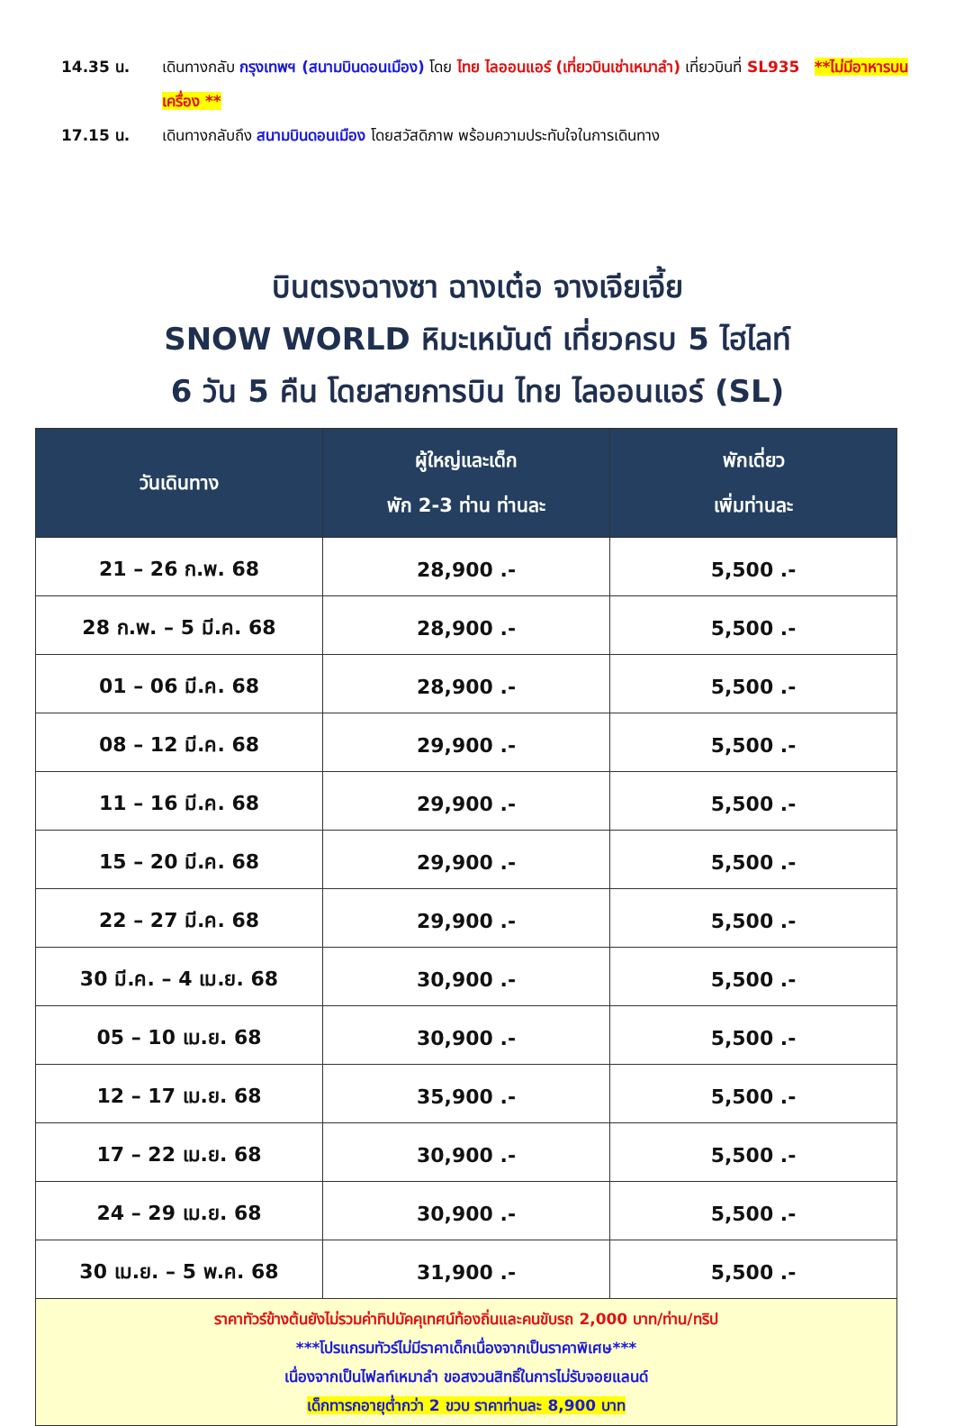14.35 น. เดินทางกลับ กรุงเทพฯ (สนามบินดอนเมือง) โดย ไทย ไลออนแอร์ (เที่ยวบินเช่าเหมาลำ) เที่ยวบินที่ SL935 **ไม่มีอาหารบนเครื่อง **
17.15 น. เดินทางกลับถึง สนามบินดอนเมือง โดยสวัสดิภาพ พร้อมความประทับใจในการเดินทาง
บินตรงฉางซา ฉางเต๋อ จางเจียเจี้ย
SNOW WORLD หิมะเหมันต์ เที่ยวครบ 5 ไฮไลท์
6 วัน 5 คืน โดยสายการบิน ไทย ไลออนแอร์ (SL)
| วันเดินทาง | ผู้ใหญ่และเด็ก พัก 2-3 ท่าน ท่านละ | พักเดี่ยว เพิ่มท่านละ |
| --- | --- | --- |
| 21 – 26 ก.พ. 68 | 28,900 .- | 5,500 .- |
| 28 ก.พ. – 5 มี.ค. 68 | 28,900 .- | 5,500 .- |
| 01 – 06 มี.ค. 68 | 28,900 .- | 5,500 .- |
| 08 – 12 มี.ค. 68 | 29,900 .- | 5,500 .- |
| 11 – 16 มี.ค. 68 | 29,900 .- | 5,500 .- |
| 15 – 20 มี.ค. 68 | 29,900 .- | 5,500 .- |
| 22 – 27 มี.ค. 68 | 29,900 .- | 5,500 .- |
| 30 มี.ค. – 4 เม.ย. 68 | 30,900 .- | 5,500 .- |
| 05 – 10 เม.ย. 68 | 30,900 .- | 5,500 .- |
| 12 – 17 เม.ย. 68 | 35,900 .- | 5,500 .- |
| 17 – 22 เม.ย. 68 | 30,900 .- | 5,500 .- |
| 24 – 29 เม.ย. 68 | 30,900 .- | 5,500 .- |
| 30 เม.ย. – 5 พ.ค. 68 | 31,900 .- | 5,500 .- |
| ราคาทัวร์ข้างต้นยังไม่รวมค่าทิปมัคคุเทศน์ท้องถิ่นและคนขับรถ 2,000 บาท/ท่าน/ทริป ***โปรแกรมทัวร์ไม่มีราคาเด็กเนื่องจากเป็นราคาพิเศษ*** เนื่องจากเป็นไฟลท์เหมาลำ ขอสงวนสิทธิ์ในการไม่รับจอยแลนด์ เด็กทารกอายุต่ำกว่า 2 ขวบ ราคาท่านละ 8,900 บาท | | |